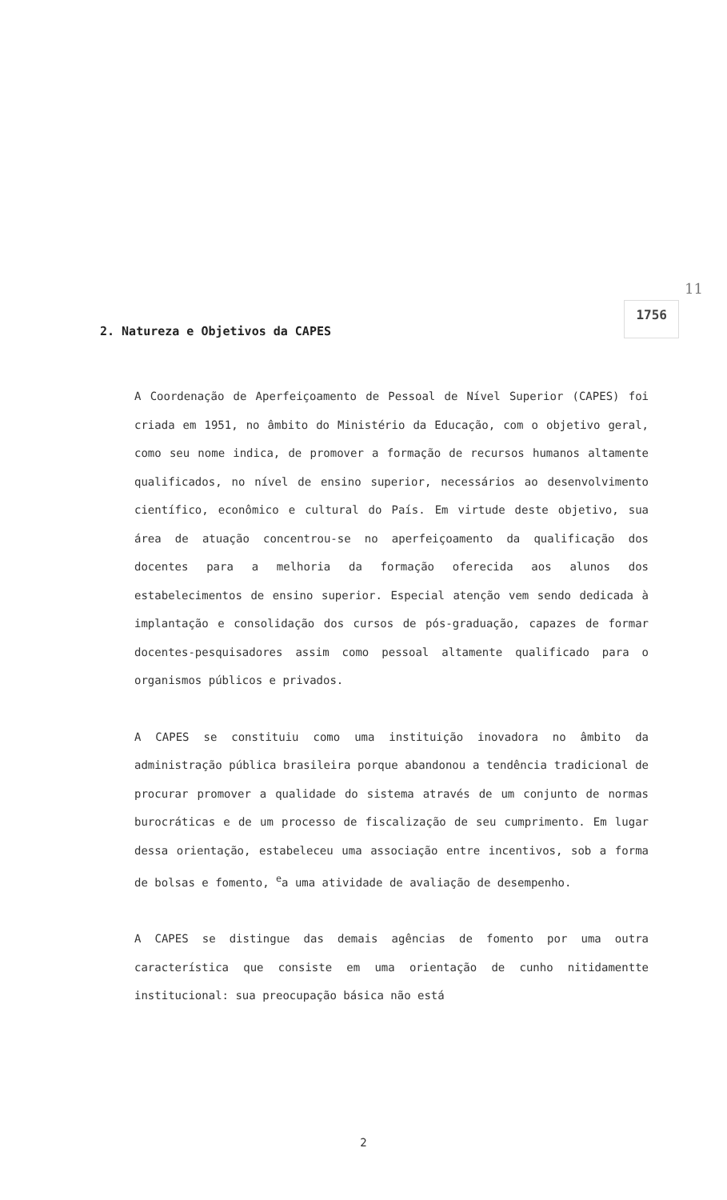11
2. Natureza e Objetivos da CAPES
1756
A Coordenação de Aperfeiçoamento de Pessoal de Nível Superior (CAPES) foi criada em 1951, no âmbito do Ministério da Educação, com o objetivo geral, como seu nome indica, de promover a formação de recursos humanos altamente qualificados, no nível de ensino superior, necessários ao desenvolvimento científico, econômico e cultural do País. Em virtude deste objetivo, sua área de atuação concentrou-se no aperfeiçoamento da qualificação dos docentes para a melhoria da formação oferecida aos alunos dos estabelecimentos de ensino superior. Especial atenção vem sendo dedicada à implantação e consolidação dos cursos de pós-graduação, capazes de formar docentes-pesquisadores assim como pessoal altamente qualificado para o organismos públicos e privados.
A CAPES se constituiu como uma instituição inovadora no âmbito da administração pública brasileira porque abandonou a tendência tradicional de procurar promover a qualidade do sistema através de um conjunto de normas burocráticas e de um processo de fiscalização de seu cumprimento. Em lugar dessa orientação, estabeleceu uma associação entre incentivos, sob a forma de bolsas e fomento, <sup>e</sup>a uma atividade de avaliação de desempenho.
A CAPES se distingue das demais agências de fomento por uma outra característica que consiste em uma orientação de cunho nitidamentte institucional: sua preocupação básica não está
2